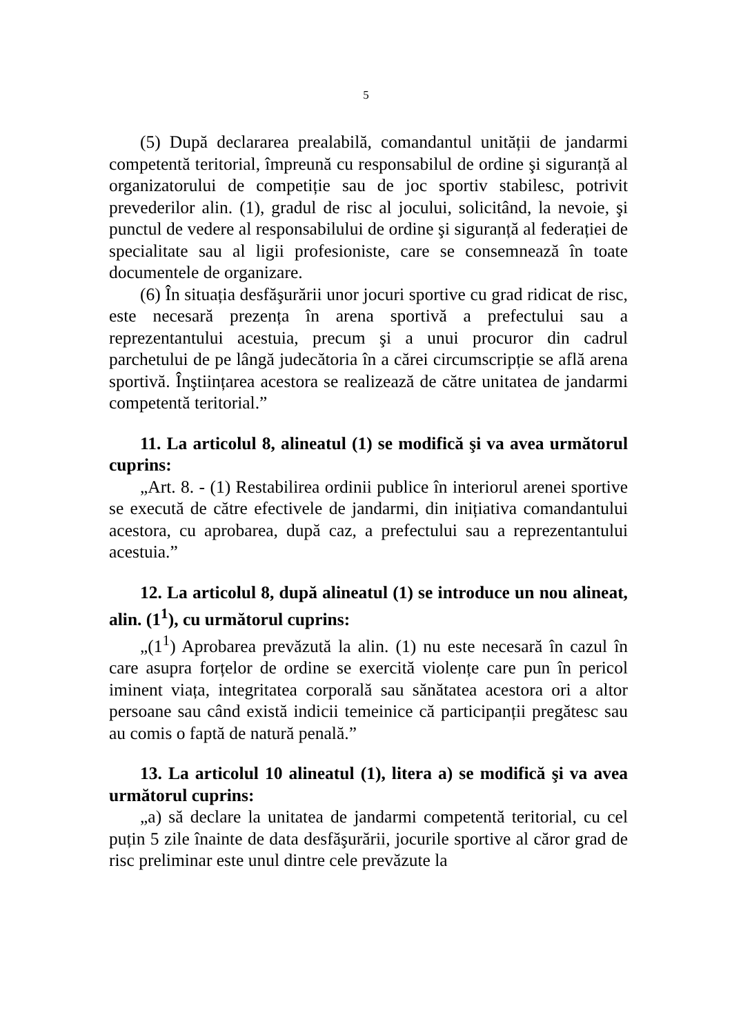5
(5) După declararea prealabilă, comandantul unității de jandarmi competentă teritorial, împreună cu responsabilul de ordine şi siguranță al organizatorului de competiție sau de joc sportiv stabilesc, potrivit prevederilor alin. (1), gradul de risc al jocului, solicitând, la nevoie, şi punctul de vedere al responsabilului de ordine şi siguranță al federației de specialitate sau al ligii profesioniste, care se consemnează în toate documentele de organizare.
(6) În situația desfăşurării unor jocuri sportive cu grad ridicat de risc, este necesară prezența în arena sportivă a prefectului sau a reprezentantului acestuia, precum şi a unui procuror din cadrul parchetului de pe lângă judecătoria în a cărei circumscripție se află arena sportivă. Înştiințarea acestora se realizează de către unitatea de jandarmi competentă teritorial.”
11. La articolul 8, alineatul (1) se modifică şi va avea următorul cuprins:
„Art. 8. - (1) Restabilirea ordinii publice în interiorul arenei sportive se execută de către efectivele de jandarmi, din inițiativa comandantului acestora, cu aprobarea, după caz, a prefectului sau a reprezentantului acestuia.”
12. La articolul 8, după alineatul (1) se introduce un nou alineat, alin. (1<sup>1</sup>), cu următorul cuprins:
„(1<sup>1</sup>) Aprobarea prevăzută la alin. (1) nu este necesară în cazul în care asupra forțelor de ordine se exercită violențe care pun în pericol iminent viața, integritatea corporală sau sănătatea acestora ori a altor persoane sau când există indicii temeinice că participanții pregătesc sau au comis o faptă de natură penală.”
13. La articolul 10 alineatul (1), litera a) se modifică şi va avea următorul cuprins:
„a) să declare la unitatea de jandarmi competentă teritorial, cu cel puțin 5 zile înainte de data desfăşurării, jocurile sportive al căror grad de risc preliminar este unul dintre cele prevăzute la